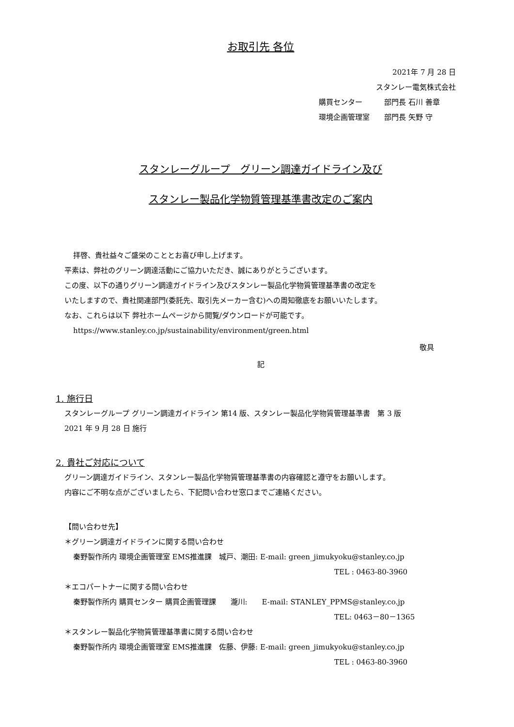お取引先 各位
2021年 7 月 28 日
スタンレー電気株式会社
購買センター　　　部門長 石川 善章
環境企画管理室　　部門長 矢野 守
スタンレーグループ　グリーン調達ガイドライン及び
スタンレー製品化学物質管理基準書改定のご案内
拝啓、貴社益々ご盛栄のこととお喜び申し上げます。
平素は、弊社のグリーン調達活動にご協力いただき、誠にありがとうございます。
この度、以下の通りグリーン調達ガイドライン及びスタンレー製品化学物質管理基準書の改定を
いたしますので、貴社関連部門(委託先、取引先メーカー含む)への周知徹底をお願いいたします。
なお、これらは以下 弊社ホームページから閲覧/ダウンロードが可能です。
https://www.stanley.co.jp/sustainability/environment/green.html
敬具
記
1. 施行日
スタンレーグループ グリーン調達ガイドライン 第14 版、スタンレー製品化学物質管理基準書　第 3 版
2021 年 9 月 28 日 施行
2. 貴社ご対応について
グリーン調達ガイドライン、スタンレー製品化学物質管理基準書の内容確認と遵守をお願いします。
内容にご不明な点がございましたら、下記問い合わせ窓口までご連絡ください。
【問い合わせ先】
＊グリーン調達ガイドラインに関する問い合わせ
秦野製作所内 環境企画管理室 EMS推進課　城戸、潮田: E-mail: green_jimukyoku@stanley.co.jp
TEL : 0463-80-3960
＊エコパートナーに関する問い合わせ
秦野製作所内 購買センター 購買企画管理課　　瀧川:　　E-mail: STANLEY_PPMS@stanley.co.jp
TEL: 0463－80－1365
＊スタンレー製品化学物質管理基準書に関する問い合わせ
秦野製作所内 環境企画管理室 EMS推進課　佐藤、伊藤: E-mail: green_jimukyoku@stanley.co.jp
TEL : 0463-80-3960